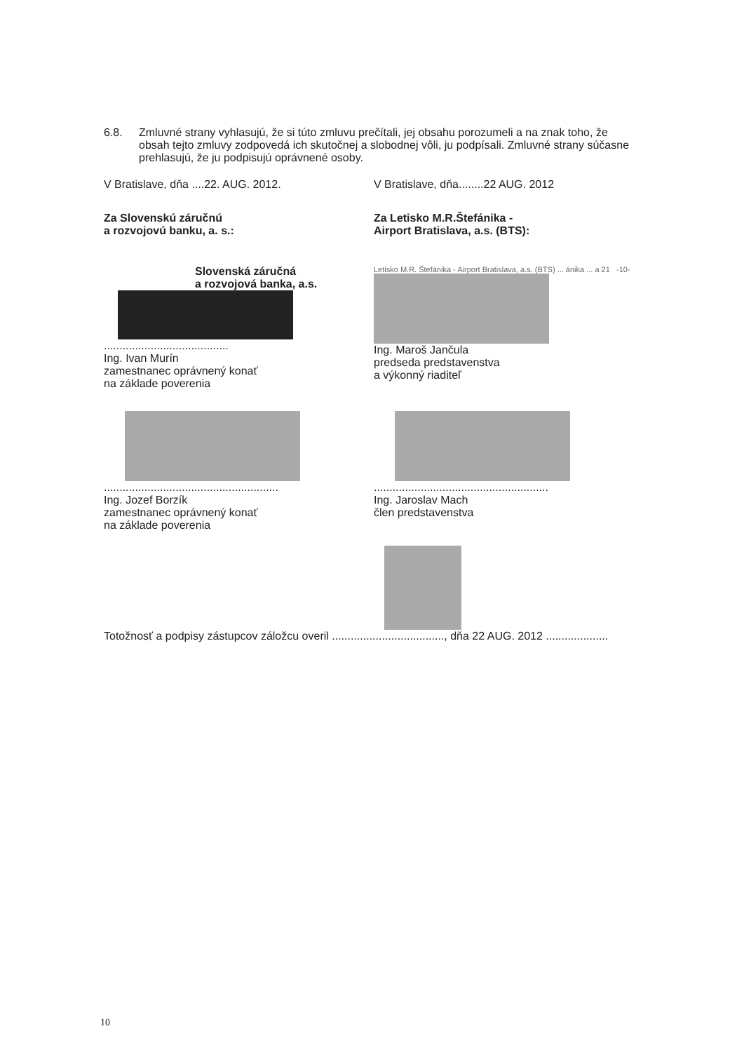6.8. Zmluvné strany vyhlasujú, že si túto zmluvu prečítali, jej obsahu porozumeli a na znak toho, že obsah tejto zmluvy zodpovedá ich skutočnej a slobodnej vôli, ju podpísali. Zmluvné strany súčasne prehlasujú, že ju podpisujú oprávnené osoby.
V Bratislave, dňa ....22. AUG. 2012. V Bratislave, dňa........22 AUG. 2012
Za Slovenskú záručnú
a rozvojovú banku, a. s.:
Za Letisko M.R.Štefánika -
Airport Bratislava, a.s. (BTS):
Slovenská záručná
a rozvojová banka, a.s.
........................................
Ing. Ivan Murín
zamestnanec oprávnený konať
na základe poverenia
Letisko M.R. Štefánika - Airport Bratislava, a.s. (BTS) ... ánika ... a 21 -10-
Ing. Maroš Jančula
predseda predstavenstva
a výkonný riaditeľ
........................................................
Ing. Jozef Borzík
zamestnanec oprávnený konať
na základe poverenia
........................................................
Ing. Jaroslav Mach
člen predstavenstva
Totožnosť a podpisy zástupcov záložcu overil ...................................., dňa 22 AUG. 2012 ....................
10